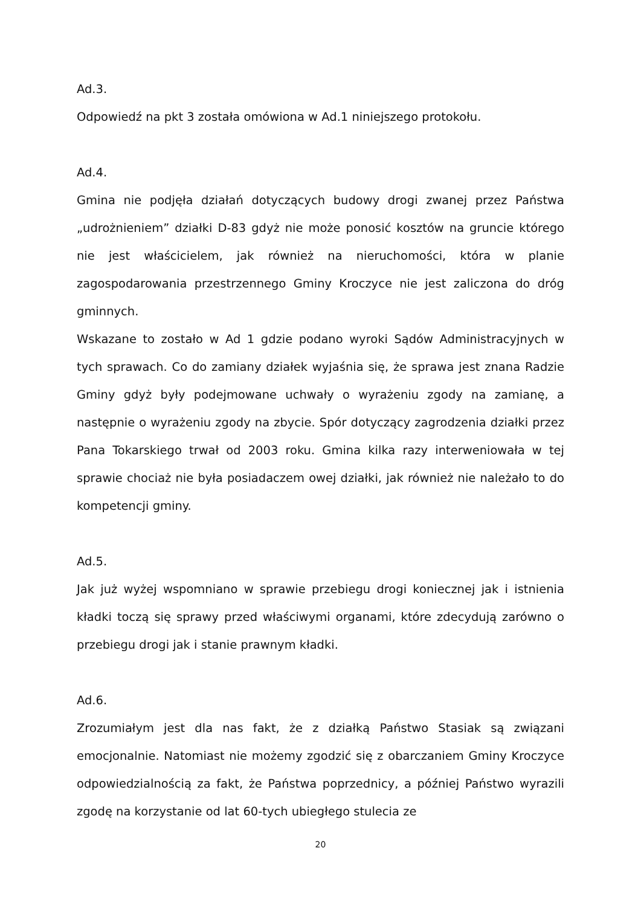Ad.3.
Odpowiedź na pkt 3 została omówiona w Ad.1 niniejszego protokołu.
Ad.4.
Gmina nie podjęła działań dotyczących budowy drogi zwanej przez Państwa „udrożnieniem” działki D-83 gdyż nie może ponosić kosztów na gruncie którego nie jest właścicielem, jak również na nieruchomości, która w planie zagospodarowania przestrzennego Gminy Kroczyce nie jest zaliczona do dróg gminnych.
Wskazane to zostało w Ad 1 gdzie podano wyroki Sądów Administracyjnych w tych sprawach. Co do zamiany działek wyjaśnia się, że sprawa jest znana Radzie Gminy gdyż były podejmowane uchwały o wyrażeniu zgody na zamianę, a następnie o wyrażeniu zgody na zbycie. Spór dotyczący zagrodzenia działki przez Pana Tokarskiego trwał od 2003 roku. Gmina kilka razy interweniowała w tej sprawie chociaż nie była posiadaczem owej działki, jak również nie należało to do kompetencji gminy.
Ad.5.
Jak już wyżej wspomniano w sprawie przebiegu drogi koniecznej jak i istnienia kładki toczą się sprawy przed właściwymi organami, które zdecydują zarówno o przebiegu drogi jak i stanie prawnym kładki.
Ad.6.
Zrozumiałym jest dla nas fakt, że z działką Państwo Stasiak są związani emocjonalnie. Natomiast nie możemy zgodzić się z obarczaniem Gminy Kroczyce odpowiedzialnością za fakt, że Państwa poprzednicy, a później Państwo wyrazili zgodę na korzystanie od lat 60-tych ubiegłego stulecia ze
20